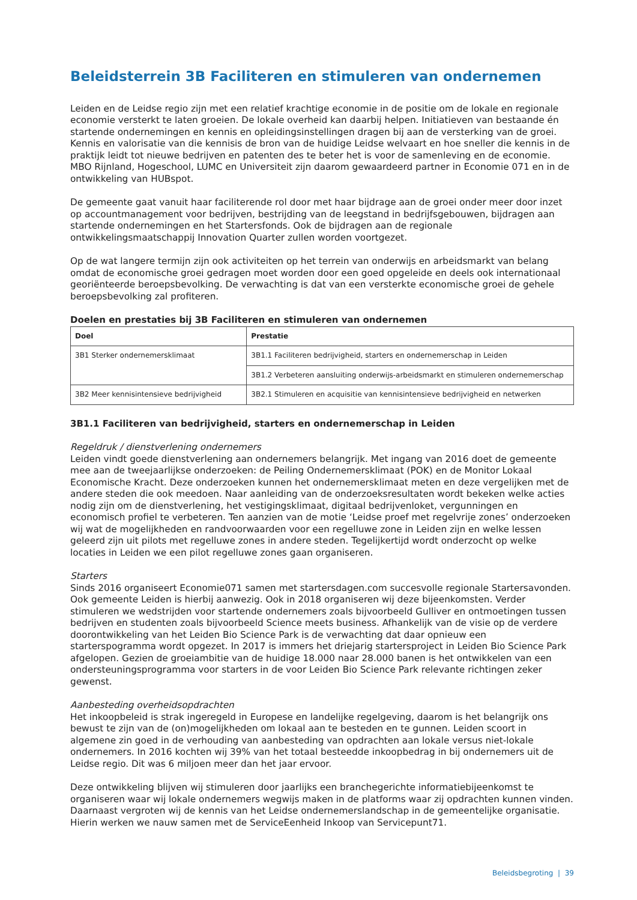Beleidsterrein 3B Faciliteren en stimuleren van ondernemen
Leiden en de Leidse regio zijn met een relatief krachtige economie in de positie om de lokale en regionale economie versterkt te laten groeien. De lokale overheid kan daarbij helpen. Initiatieven van bestaande én startende ondernemingen en kennis en opleidingsinstellingen dragen bij aan de versterking van de groei. Kennis en valorisatie van die kennisis de bron van de huidige Leidse welvaart en hoe sneller die kennis in de praktijk leidt tot nieuwe bedrijven en patenten des te beter het is voor de samenleving en de economie. MBO Rijnland, Hogeschool, LUMC en Universiteit zijn daarom gewaardeerd partner in Economie 071 en in de ontwikkeling van HUBspot.
De gemeente gaat vanuit haar faciliterende rol door met haar bijdrage aan de groei onder meer door inzet op accountmanagement voor bedrijven, bestrijding van de leegstand in bedrijfsgebouwen, bijdragen aan startende ondernemingen en het Startersfonds. Ook de bijdragen aan de regionale ontwikkelingsmaatschappij Innovation Quarter zullen worden voortgezet.
Op de wat langere termijn zijn ook activiteiten op het terrein van onderwijs en arbeidsmarkt van belang omdat de economische groei gedragen moet worden door een goed opgeleide en deels ook internationaal georiënteerde beroepsbevolking. De verwachting is dat van een versterkte economische groei de gehele beroepsbevolking zal profiteren.
Doelen en prestaties bij 3B Faciliteren en stimuleren van ondernemen
| Doel | Prestatie |
| --- | --- |
| 3B1 Sterker ondernemersklimaat | 3B1.1 Faciliteren bedrijvigheid, starters en ondernemerschap in Leiden |
| | 3B1.2 Verbeteren aansluiting onderwijs-arbeidsmarkt en stimuleren ondernemerschap |
| 3B2 Meer kennisintensieve bedrijvigheid | 3B2.1 Stimuleren en acquisitie van kennisintensieve bedrijvigheid en netwerken |
3B1.1 Faciliteren van bedrijvigheid, starters en ondernemerschap in Leiden
Regeldruk / dienstverlening ondernemers
Leiden vindt goede dienstverlening aan ondernemers belangrijk. Met ingang van 2016 doet de gemeente mee aan de tweejaarlijkse onderzoeken: de Peiling Ondernemersklimaat (POK) en de Monitor Lokaal Economische Kracht. Deze onderzoeken kunnen het ondernemersklimaat meten en deze vergelijken met de andere steden die ook meedoen. Naar aanleiding van de onderzoeksresultaten wordt bekeken welke acties nodig zijn om de dienstverlening, het vestigingsklimaat, digitaal bedrijvenloket, vergunningen en economisch profiel te verbeteren. Ten aanzien van de motie ‘Leidse proef met regelvrije zones’ onderzoeken wij wat de mogelijkheden en randvoorwaarden voor een regelluwe zone in Leiden zijn en welke lessen geleerd zijn uit pilots met regelluwe zones in andere steden. Tegelijkertijd wordt onderzocht op welke locaties in Leiden we een pilot regelluwe zones gaan organiseren.
Starters
Sinds 2016 organiseert Economie071 samen met startersdagen.com succesvolle regionale Startersavonden. Ook gemeente Leiden is hierbij aanwezig. Ook in 2018 organiseren wij deze bijeenkomsten. Verder stimuleren we wedstrijden voor startende ondernemers zoals bijvoorbeeld Gulliver en ontmoetingen tussen bedrijven en studenten zoals bijvoorbeeld Science meets business. Afhankelijk van de visie op de verdere doorontwikkeling van het Leiden Bio Science Park is de verwachting dat daar opnieuw een starterspogramma wordt opgezet. In 2017 is immers het driejarig startersproject in Leiden Bio Science Park afgelopen. Gezien de groeiambitie van de huidige 18.000 naar 28.000 banen is het ontwikkelen van een ondersteuningsprogramma voor starters in de voor Leiden Bio Science Park relevante richtingen zeker gewenst.
Aanbesteding overheidsopdrachten
Het inkoopbeleid is strak ingeregeld in Europese en landelijke regelgeving, daarom is het belangrijk ons bewust te zijn van de (on)mogelijkheden om lokaal aan te besteden en te gunnen. Leiden scoort in algemene zin goed in de verhouding van aanbesteding van opdrachten aan lokale versus niet-lokale ondernemers. In 2016 kochten wij 39% van het totaal besteedde inkoopbedrag in bij ondernemers uit de Leidse regio. Dit was 6 miljoen meer dan het jaar ervoor.
Deze ontwikkeling blijven wij stimuleren door jaarlijks een branchegerichte informatiebijeenkomst te organiseren waar wij lokale ondernemers wegwijs maken in de platforms waar zij opdrachten kunnen vinden. Daarnaast vergroten wij de kennis van het Leidse ondernemerslandschap in de gemeentelijke organisatie. Hierin werken we nauw samen met de ServiceEenheid Inkoop van Servicepunt71.
Beleidsbegroting | 39